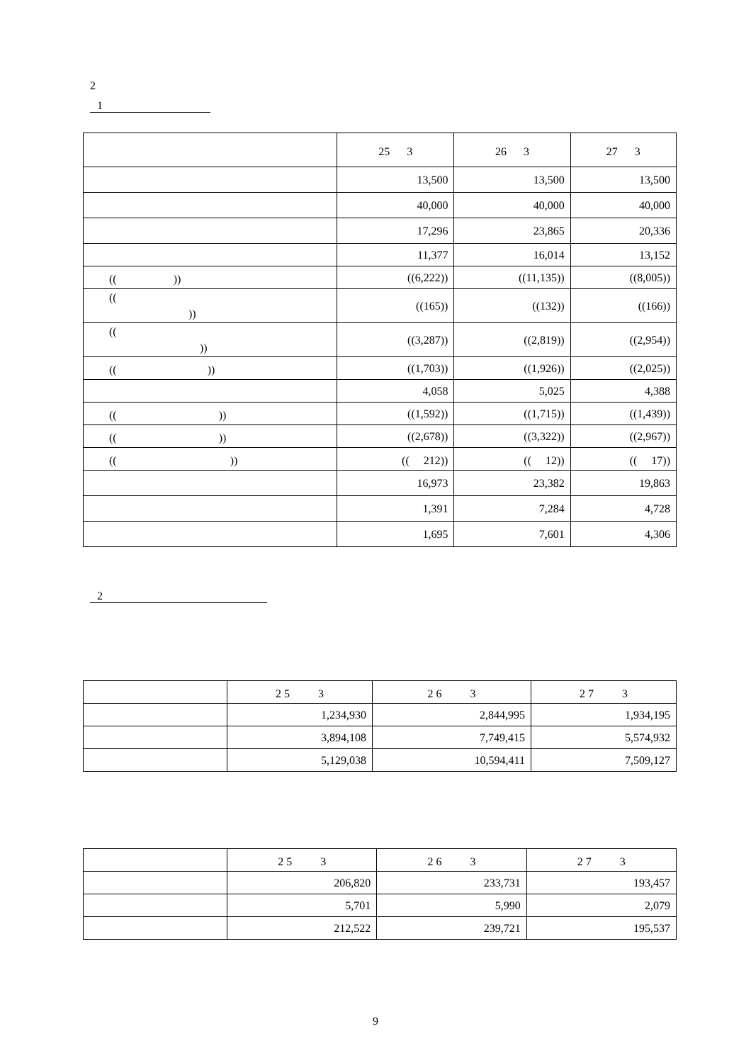2
1
| | 25 3 | 26 3 | 27 3 |
| --- | --- | --- | --- |
| | 13,500 | 13,500 | 13,500 |
| | 40,000 | 40,000 | 40,000 |
| | 17,296 | 23,865 | 20,336 |
| | 11,377 | 16,014 | 13,152 |
| (( )) | ((6,222)) | ((11,135)) | ((8,005)) |
| (( )) | ((165)) | ((132)) | ((166)) |
| (( )) | ((3,287)) | ((2,819)) | ((2,954)) |
| (( )) | ((1,703)) | ((1,926)) | ((2,025)) |
| | 4,058 | 5,025 | 4,388 |
| (( )) | ((1,592)) | ((1,715)) | ((1,439)) |
| (( )) | ((2,678)) | ((3,322)) | ((2,967)) |
| (( )) | (( 212)) | (( 12)) | (( 17)) |
| | 16,973 | 23,382 | 19,863 |
| | 1,391 | 7,284 | 4,728 |
| | 1,695 | 7,601 | 4,306 |
2
| | 2 5 3 | 2 6 3 | 2 7 3 |
| --- | --- | --- | --- |
| | 1,234,930 | 2,844,995 | 1,934,195 |
| | 3,894,108 | 7,749,415 | 5,574,932 |
| | 5,129,038 | 10,594,411 | 7,509,127 |
| | 2 5 3 | 2 6 3 | 2 7 3 |
| --- | --- | --- | --- |
| | 206,820 | 233,731 | 193,457 |
| | 5,701 | 5,990 | 2,079 |
| | 212,522 | 239,721 | 195,537 |
9